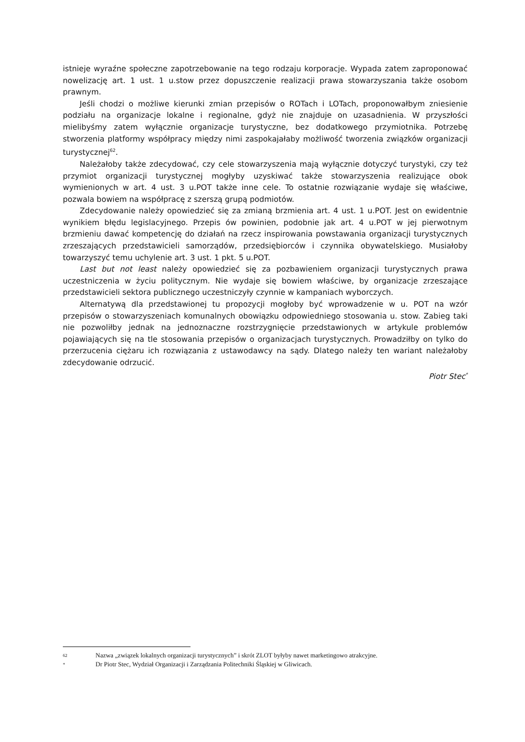istnieje wyraźne społeczne zapotrzebowanie na tego rodzaju korporacje. Wypada zatem zaproponować nowelizację art. 1 ust. 1 u.stow przez dopuszczenie realizacji prawa stowarzyszania także osobom prawnym.
Jeśli chodzi o możliwe kierunki zmian przepisów o ROTach i LOTach, proponowałbym zniesienie podziału na organizacje lokalne i regionalne, gdyż nie znajduje on uzasadnienia. W przyszłości mielibyśmy zatem wyłącznie organizacje turystyczne, bez dodatkowego przymiotnika. Potrzebę stworzenia platformy współpracy między nimi zaspokajałaby możliwość tworzenia związków organizacji turystycznej<sup>62</sup>.
Należałoby także zdecydować, czy cele stowarzyszenia mają wyłącznie dotyczyć turystyki, czy też przymiot organizacji turystycznej mogłyby uzyskiwać także stowarzyszenia realizujące obok wymienionych w art. 4 ust. 3 u.POT także inne cele. To ostatnie rozwiązanie wydaje się właściwe, pozwala bowiem na współpracę z szerszą grupą podmiotów.
Zdecydowanie należy opowiedzieć się za zmianą brzmienia art. 4 ust. 1 u.POT. Jest on ewidentnie wynikiem błędu legislacyjnego. Przepis ów powinien, podobnie jak art. 4 u.POT w jej pierwotnym brzmieniu dawać kompetencję do działań na rzecz inspirowania powstawania organizacji turystycznych zrzeszających przedstawicieli samorządów, przedsiębiorców i czynnika obywatelskiego. Musiałoby towarzyszyć temu uchylenie art. 3 ust. 1 pkt. 5 u.POT.
Last but not least należy opowiedzieć się za pozbawieniem organizacji turystycznych prawa uczestniczenia w życiu politycznym. Nie wydaje się bowiem właściwe, by organizacje zrzeszające przedstawicieli sektora publicznego uczestniczyły czynnie w kampaniach wyborczych.
Alternatywą dla przedstawionej tu propozycji mogłoby być wprowadzenie w u. POT na wzór przepisów o stowarzyszeniach komunalnych obowiązku odpowiedniego stosowania u. stow. Zabieg taki nie pozwoliłby jednak na jednoznaczne rozstrzygnięcie przedstawionych w artykule problemów pojawiających się na tle stosowania przepisów o organizacjach turystycznych. Prowadziłby on tylko do przerzucenia ciężaru ich rozwiązania z ustawodawcy na sądy. Dlatego należy ten wariant należałoby zdecydowanie odrzucić.
Piotr Stec<sup>*</sup>
62 Nazwa „związek lokalnych organizacji turystycznych” i skrót ZLOT byłyby nawet marketingowo atrakcyjne.
* Dr Piotr Stec, Wydział Organizacji i Zarządzania Politechniki Śląskiej w Gliwicach.